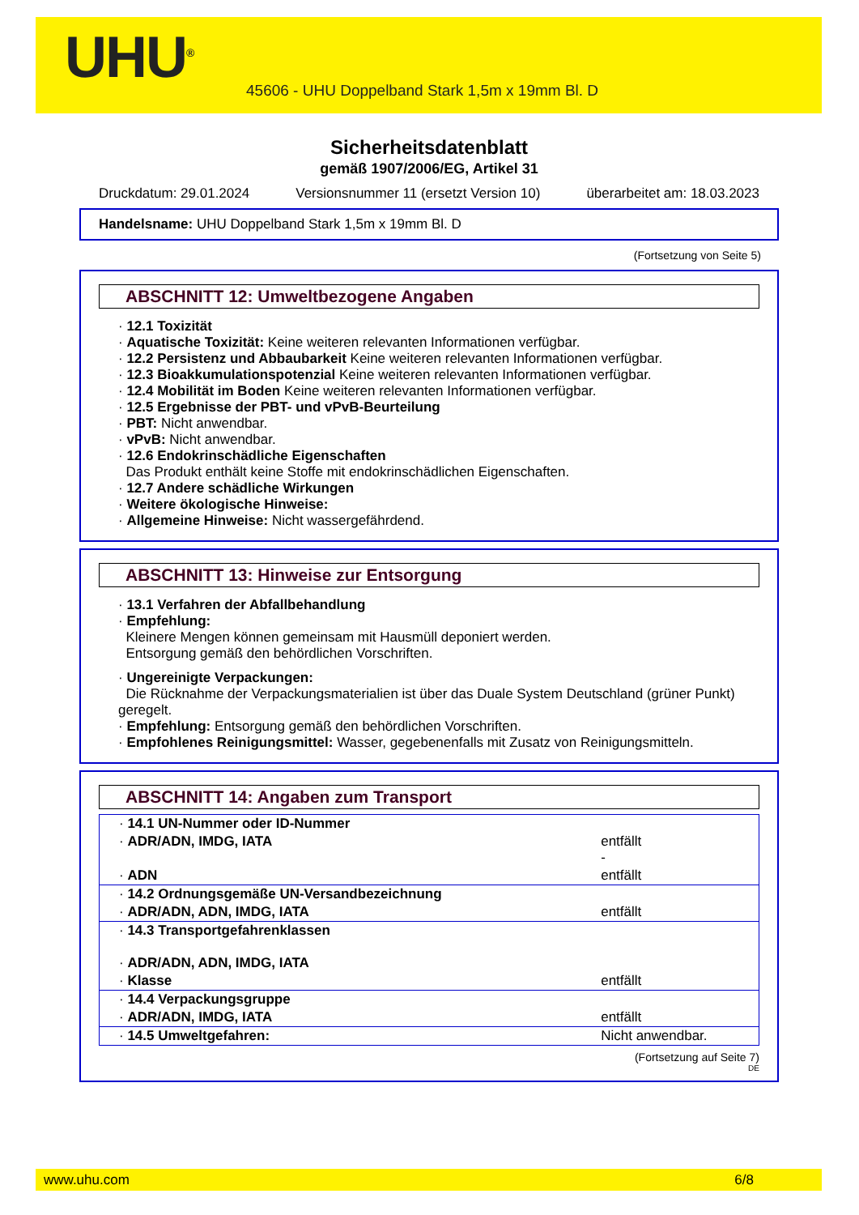UHU<sup>®</sup>
45606 - UHU Doppelband Stark 1,5m x 19mm Bl. D
Sicherheitsdatenblatt
gemäß 1907/2006/EG, Artikel 31
Druckdatum: 29.01.2024 Versionsnummer 11 (ersetzt Version 10) überarbeitet am: 18.03.2023
Handelsname: UHU Doppelband Stark 1,5m x 19mm Bl. D
(Fortsetzung von Seite 5)
ABSCHNITT 12: Umweltbezogene Angaben
· 12.1 Toxizität
· Aquatische Toxizität: Keine weiteren relevanten Informationen verfügbar.
· 12.2 Persistenz und Abbaubarkeit Keine weiteren relevanten Informationen verfügbar.
· 12.3 Bioakkumulationspotenzial Keine weiteren relevanten Informationen verfügbar.
· 12.4 Mobilität im Boden Keine weiteren relevanten Informationen verfügbar.
· 12.5 Ergebnisse der PBT- und vPvB-Beurteilung
· PBT: Nicht anwendbar.
· vPvB: Nicht anwendbar.
· 12.6 Endokrinschädliche Eigenschaften
Das Produkt enthält keine Stoffe mit endokrinschädlichen Eigenschaften.
· 12.7 Andere schädliche Wirkungen
· Weitere ökologische Hinweise:
· Allgemeine Hinweise: Nicht wassergefährdend.
ABSCHNITT 13: Hinweise zur Entsorgung
· 13.1 Verfahren der Abfallbehandlung
· Empfehlung:
Kleinere Mengen können gemeinsam mit Hausmüll deponiert werden.
Entsorgung gemäß den behördlichen Vorschriften.
· Ungereinigte Verpackungen:
Die Rücknahme der Verpackungsmaterialien ist über das Duale System Deutschland (grüner Punkt) geregelt.
· Empfehlung: Entsorgung gemäß den behördlichen Vorschriften.
· Empfohlenes Reinigungsmittel: Wasser, gegebenenfalls mit Zusatz von Reinigungsmitteln.
ABSCHNITT 14: Angaben zum Transport
| · 14.1 UN-Nummer oder ID-Nummer | |
| · ADR/ADN, IMDG, IATA | entfällt - |
| · ADN | entfällt |
| · 14.2 Ordnungsgemäße UN-Versandbezeichnung | |
| · ADR/ADN, ADN, IMDG, IATA | entfällt |
| · 14.3 Transportgefahrenklassen · ADR/ADN, ADN, IMDG, IATA | |
| · Klasse | entfällt |
| · 14.4 Verpackungsgruppe | |
| · ADR/ADN, IMDG, IATA | entfällt |
| · 14.5 Umweltgefahren: | Nicht anwendbar. |
(Fortsetzung auf Seite 7)
DE
www.uhu.com 6/8